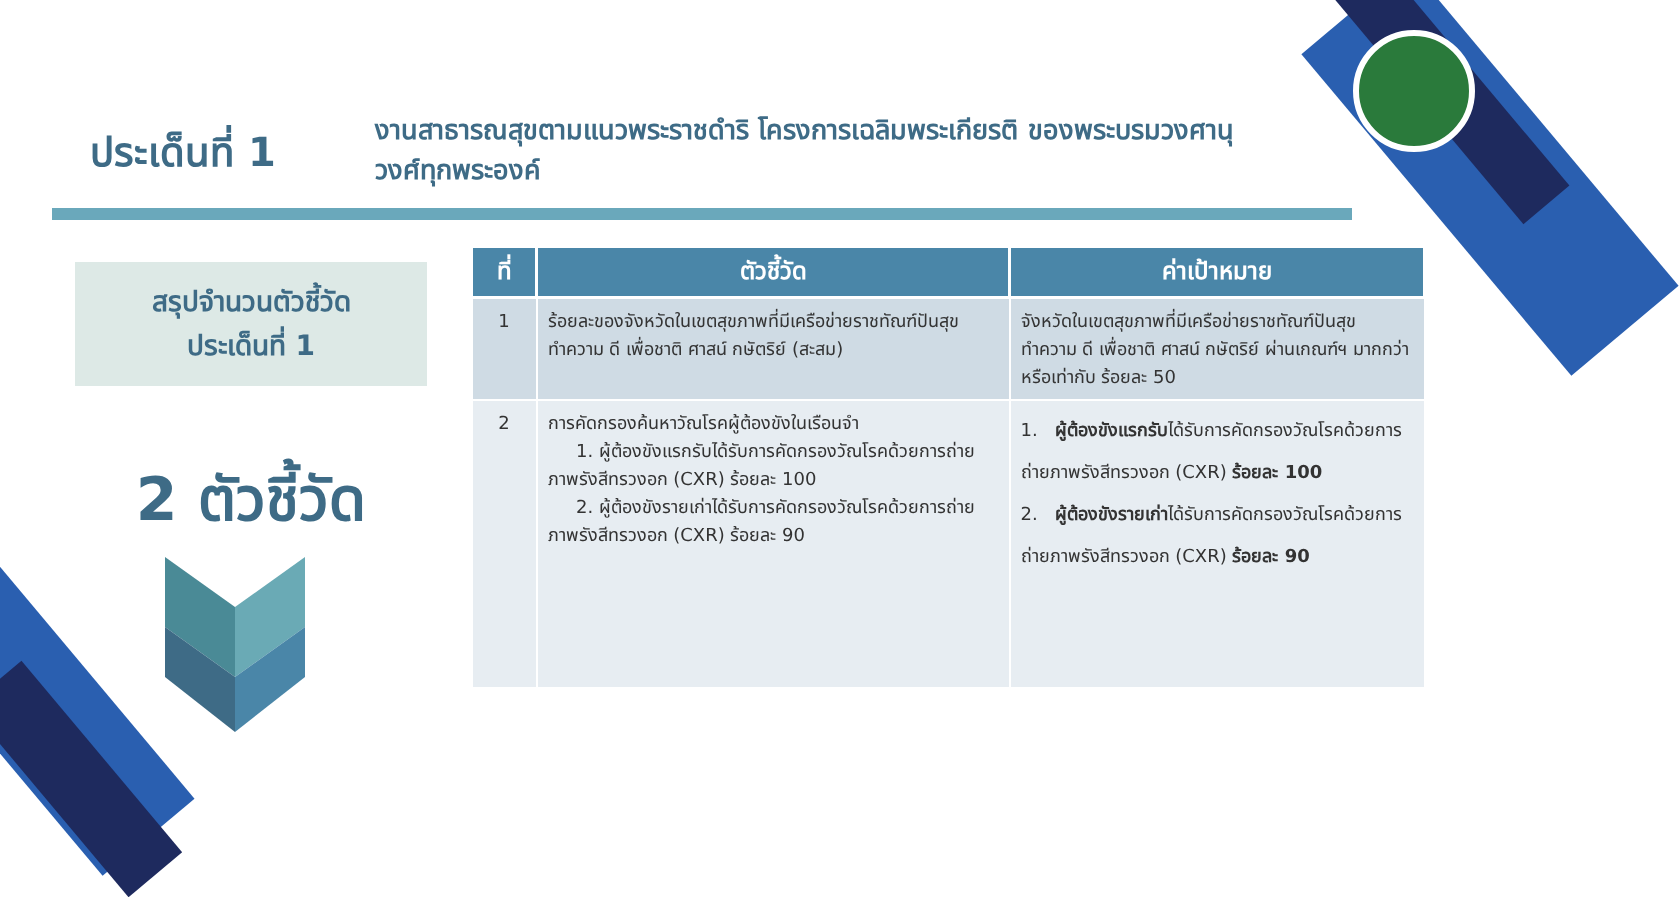ประเด็นที่ 1
งานสาธารณสุขตามแนวพระราชดำริ โครงการเฉลิมพระเกียรติ ของพระบรมวงศานุวงศ์ทุกพระองค์
สรุปจำนวนตัวชี้วัด
ประเด็นที่ 1
2 ตัวชี้วัด
| ที่ | ตัวชี้วัด | ค่าเป้าหมาย |
| --- | --- | --- |
| 1 | ร้อยละของจังหวัดในเขตสุขภาพที่มีเครือข่ายราชทัณฑ์ปันสุข ทำความ ดี เพื่อชาติ ศาสน์ กษัตริย์ (สะสม) | จังหวัดในเขตสุขภาพที่มีเครือข่ายราชทัณฑ์ปันสุข ทำความ ดี เพื่อชาติ ศาสน์ กษัตริย์ ผ่านเกณฑ์ฯ มากกว่าหรือเท่ากับ ร้อยละ 50 |
| 2 | การคัดกรองค้นหาวัณโรคผู้ต้องขังในเรือนจำ 1. ผู้ต้องขังแรกรับได้รับการคัดกรองวัณโรคด้วยการถ่ายภาพรังสีทรวงอก (CXR) ร้อยละ 100 2. ผู้ต้องขังรายเก่าได้รับการคัดกรองวัณโรคด้วยการถ่ายภาพรังสีทรวงอก (CXR) ร้อยละ 90 | 1. ผู้ต้องขังแรกรับ ได้รับการคัดกรองวัณโรคด้วยการถ่ายภาพรังสีทรวงอก (CXR) ร้อยละ 100 2. ผู้ต้องขังรายเก่า ได้รับการคัดกรองวัณโรคด้วยการถ่ายภาพรังสีทรวงอก (CXR) ร้อยละ 90 |